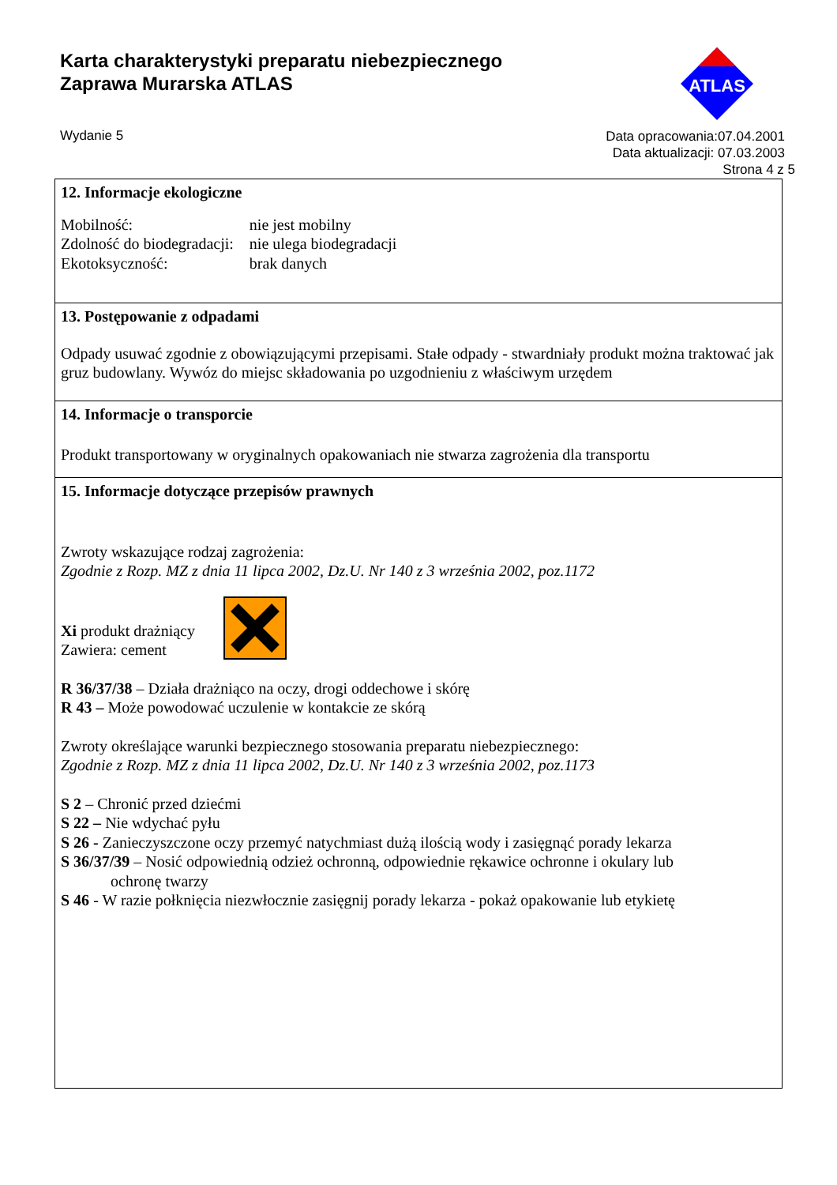Karta charakterystyki preparatu niebezpiecznego
Zaprawa Murarska ATLAS
ATLAS
Wydanie 5
Data opracowania:07.04.2001
Data aktualizacji: 07.03.2003
Strona 4 z 5
12. Informacje ekologiczne
| Mobilność: | nie jest mobilny |
| Zdolność do biodegradacji: | nie ulega biodegradacji |
| Ekotoksyczność: | brak danych |
13. Postępowanie z odpadami
Odpady usuwać zgodnie z obowiązującymi przepisami. Stałe odpady - stwardniały produkt można traktować jak gruz budowlany. Wywóz do miejsc składowania po uzgodnieniu z właściwym urzędem
14. Informacje o transporcie
Produkt transportowany w oryginalnych opakowaniach nie stwarza zagrożenia dla transportu
15. Informacje dotyczące przepisów prawnych
Zwroty wskazujące rodzaj zagrożenia:
Zgodnie z Rozp. MZ z dnia 11 lipca 2002, Dz.U. Nr 140 z 3 września 2002, poz.1172
Xi produkt drażniący
Zawiera: cement
R 36/37/38 – Działa drażniąco na oczy, drogi oddechowe i skórę
R 43 – Może powodować uczulenie w kontakcie ze skórą
Zwroty określające warunki bezpiecznego stosowania preparatu niebezpiecznego:
Zgodnie z Rozp. MZ z dnia 11 lipca 2002, Dz.U. Nr 140 z 3 września 2002, poz.1173
S 2 – Chronić przed dziećmi
S 22 – Nie wdychać pyłu
S 26 - Zanieczyszczone oczy przemyć natychmiast dużą ilością wody i zasięgnąć porady lekarza
S 36/37/39 – Nosić odpowiednią odzież ochronną, odpowiednie rękawice ochronne i okulary lub
ochronę twarzy
S 46 - W razie połknięcia niezwłocznie zasięgnij porady lekarza - pokaż opakowanie lub etykietę